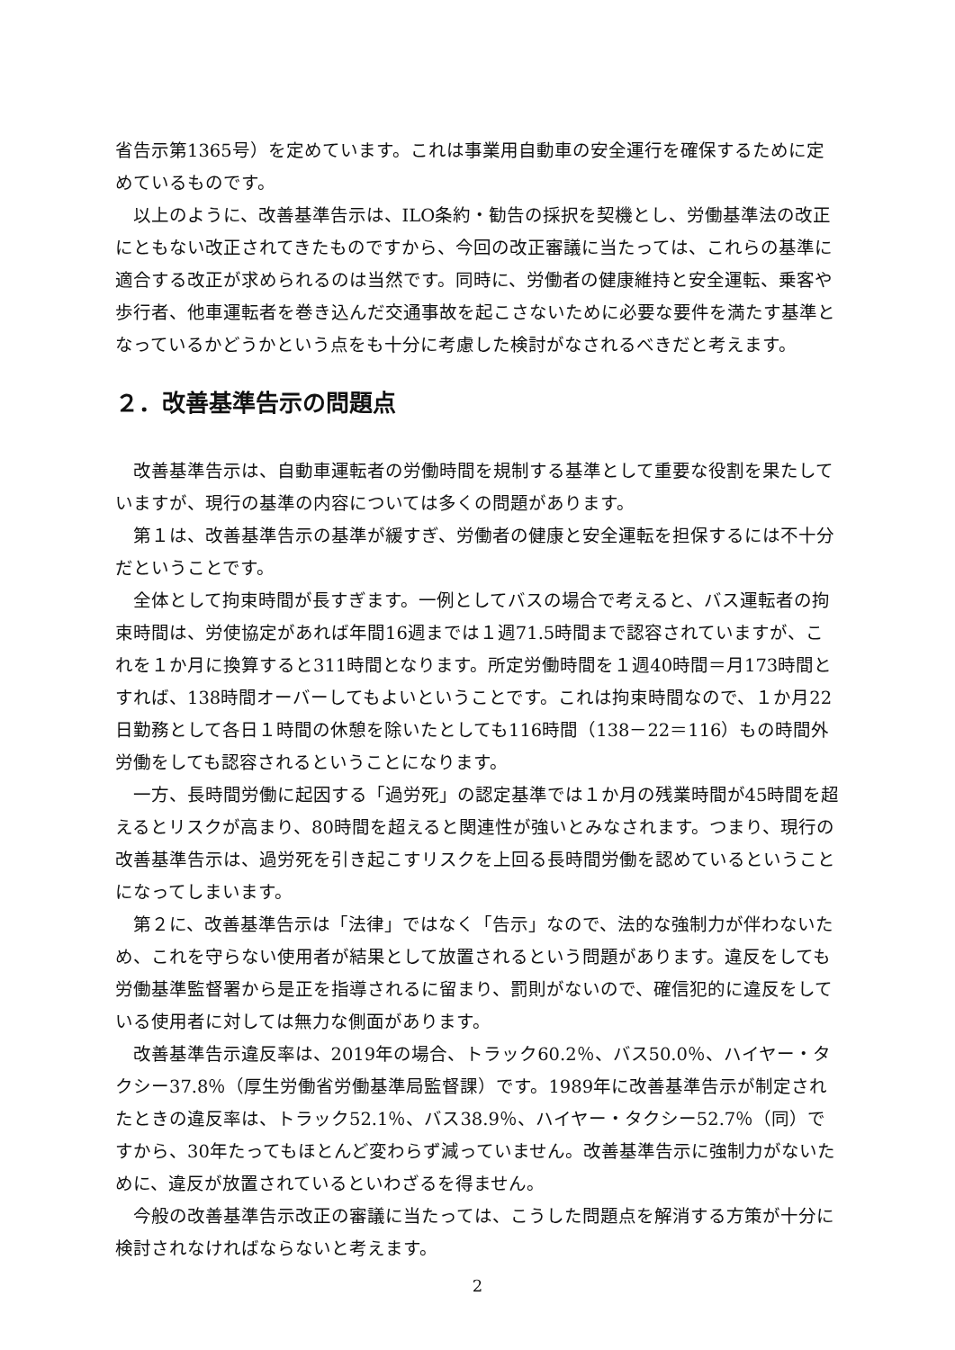省告示第1365号）を定めています。これは事業用自動車の安全運行を確保するために定めているものです。
以上のように、改善基準告示は、ILO条約・勧告の採択を契機とし、労働基準法の改正にともない改正されてきたものですから、今回の改正審議に当たっては、これらの基準に適合する改正が求められるのは当然です。同時に、労働者の健康維持と安全運転、乗客や歩行者、他車運転者を巻き込んだ交通事故を起こさないために必要な要件を満たす基準となっているかどうかという点をも十分に考慮した検討がなされるべきだと考えます。
２．改善基準告示の問題点
改善基準告示は、自動車運転者の労働時間を規制する基準として重要な役割を果たしていますが、現行の基準の内容については多くの問題があります。
第１は、改善基準告示の基準が緩すぎ、労働者の健康と安全運転を担保するには不十分だということです。
全体として拘束時間が長すぎます。一例としてバスの場合で考えると、バス運転者の拘束時間は、労使協定があれば年間16週までは１週71.5時間まで認容されていますが、これを１か月に換算すると311時間となります。所定労働時間を１週40時間＝月173時間とすれば、138時間オーバーしてもよいということです。これは拘束時間なので、１か月22日勤務として各日１時間の休憩を除いたとしても116時間（138－22＝116）もの時間外労働をしても認容されるということになります。
一方、長時間労働に起因する「過労死」の認定基準では１か月の残業時間が45時間を超えるとリスクが高まり、80時間を超えると関連性が強いとみなされます。つまり、現行の改善基準告示は、過労死を引き起こすリスクを上回る長時間労働を認めているということになってしまいます。
第２に、改善基準告示は「法律」ではなく「告示」なので、法的な強制力が伴わないため、これを守らない使用者が結果として放置されるという問題があります。違反をしても労働基準監督署から是正を指導されるに留まり、罰則がないので、確信犯的に違反をしている使用者に対しては無力な側面があります。
改善基準告示違反率は、2019年の場合、トラック60.2％、バス50.0％、ハイヤー・タクシー37.8％（厚生労働省労働基準局監督課）です。1989年に改善基準告示が制定されたときの違反率は、トラック52.1％、バス38.9％、ハイヤー・タクシー52.7％（同）ですから、30年たってもほとんど変わらず減っていません。改善基準告示に強制力がないために、違反が放置されているといわざるを得ません。
今般の改善基準告示改正の審議に当たっては、こうした問題点を解消する方策が十分に検討されなければならないと考えます。
2